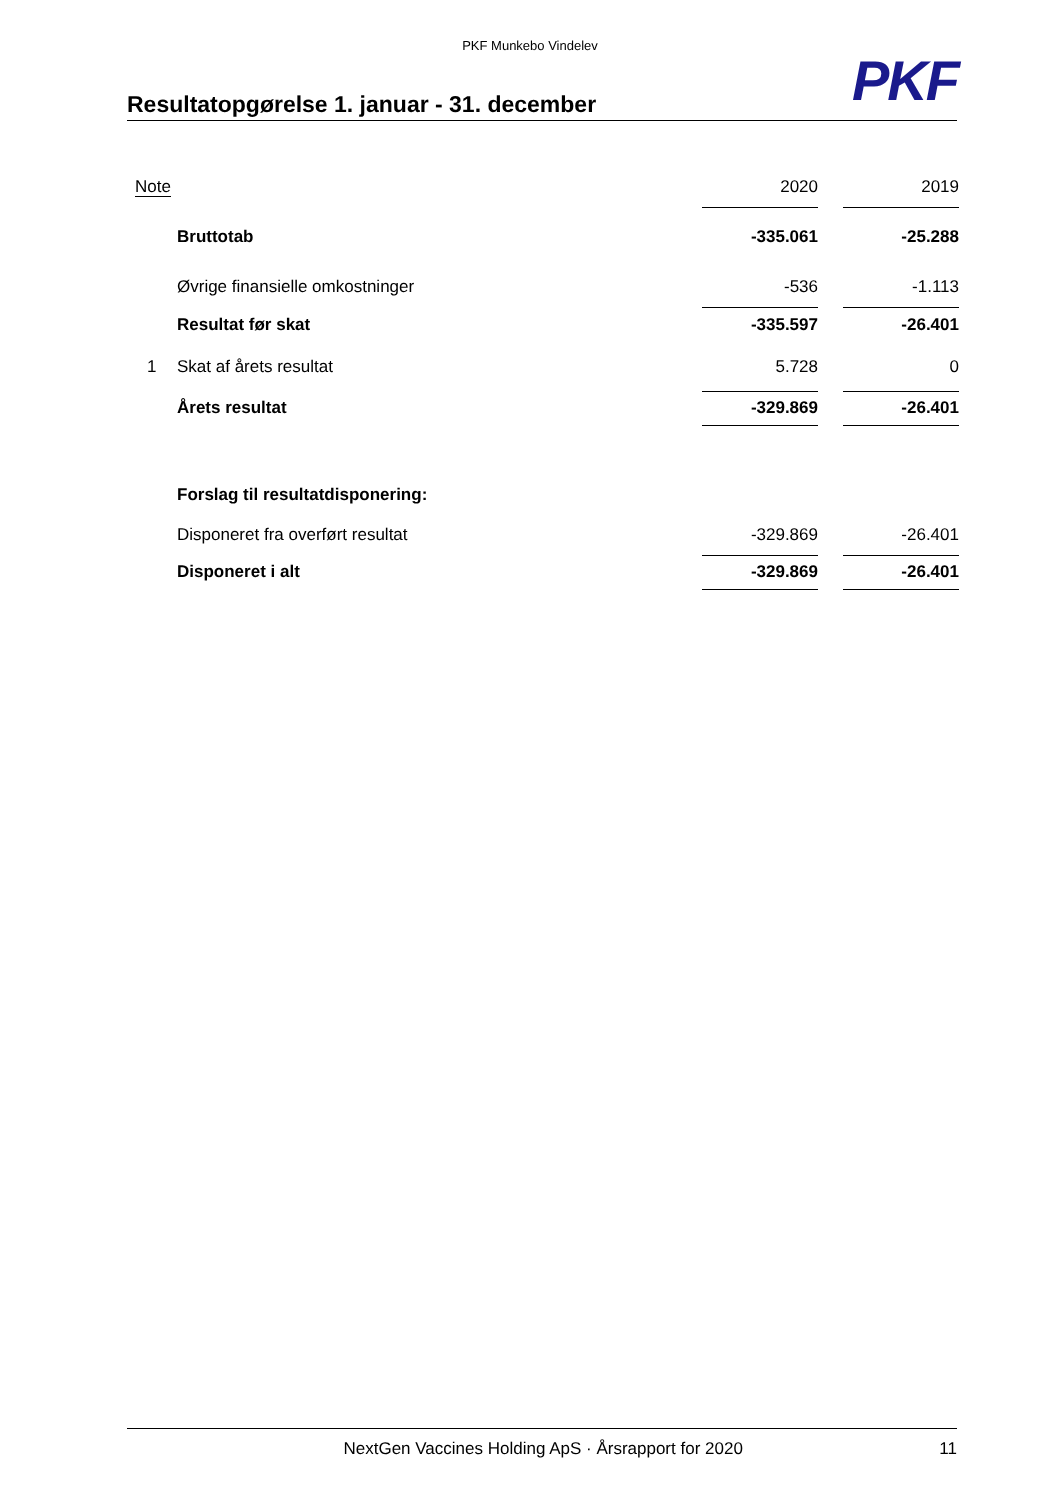PKF Munkebo Vindelev
PKF
Resultatopgørelse 1. januar - 31. december
| Note | | 2020 | | 2019 |
| --- | --- | --- | --- | --- |
| | Bruttotab | -335.061 | | -25.288 |
| | Øvrige finansielle omkostninger | -536 | | -1.113 |
| | Resultat før skat | -335.597 | | -26.401 |
| 1 | Skat af årets resultat | 5.728 | | 0 |
| | Årets resultat | -329.869 | | -26.401 |
| | Forslag til resultatdisponering: | | | |
| | Disponeret fra overført resultat | -329.869 | | -26.401 |
| | Disponeret i alt | -329.869 | | -26.401 |
NextGen Vaccines Holding ApS · Årsrapport for 2020 11